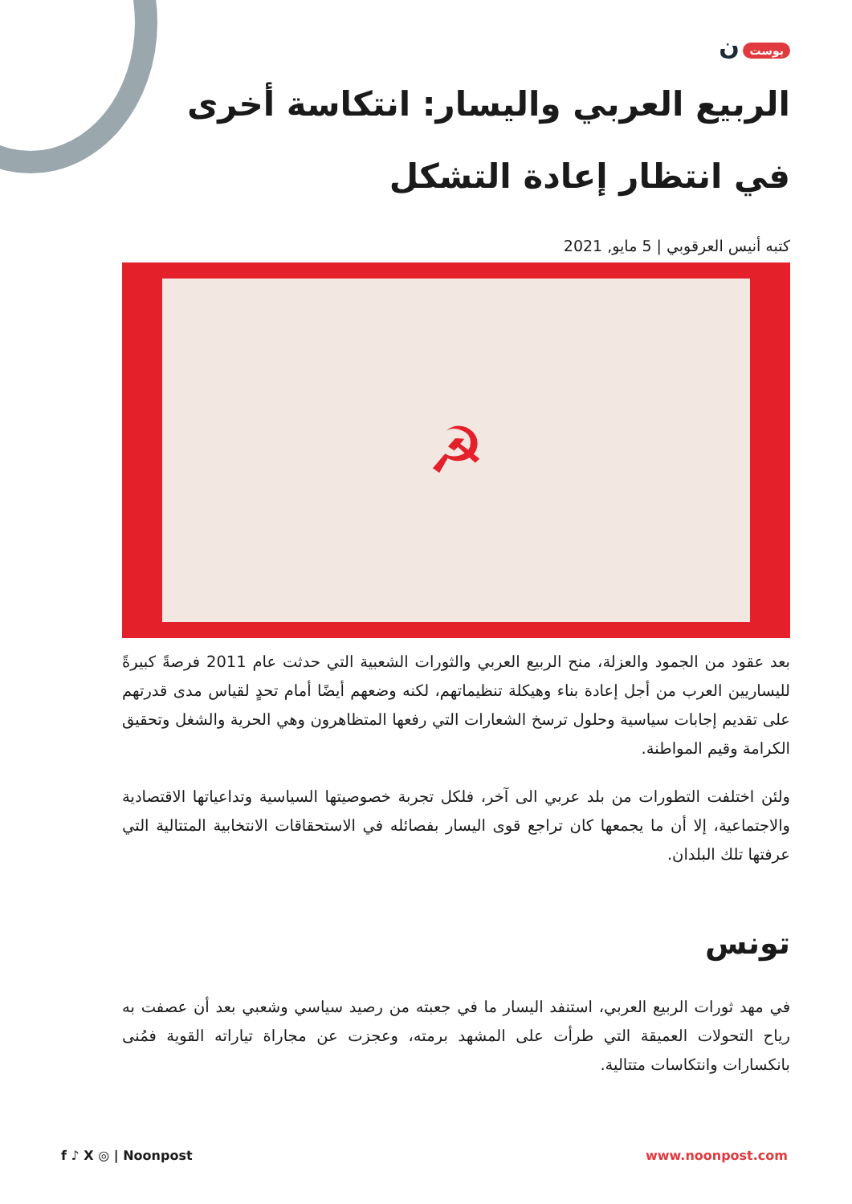بوست ن
الربيع العربي واليسار: انتكاسة أخرى في انتظار إعادة التشكل
كتبه أنيس العرقوبي | 5 مايو, 2021
☭
بعد عقود من الجمود والعزلة، منح الربيع العربي والثورات الشعبية التي حدثت عام 2011 فرصةً كبيرةً لليساريين العرب من أجل إعادة بناء وهيكلة تنظيماتهم، لكنه وضعهم أيضًا أمام تحدٍ لقياس مدى قدرتهم على تقديم إجابات سياسية وحلول ترسخ الشعارات التي رفعها المتظاهرون وهي الحرية والشغل وتحقيق الكرامة وقيم المواطنة.
ولئن اختلفت التطورات من بلد عربي الى آخر، فلكل تجربة خصوصيتها السياسية وتداعياتها الاقتصادية والاجتماعية، إلا أن ما يجمعها كان تراجع قوى اليسار بفصائله في الاستحقاقات الانتخابية المتتالية التي عرفتها تلك البلدان.
تونس
في مهد ثورات الربيع العربي، استنفد اليسار ما في جعبته من رصيد سياسي وشعبي بعد أن عصفت به رياح التحولات العميقة التي طرأت على المشهد برمته، وعجزت عن مجاراة تياراته القوية فمُنى بانكسارات وانتكاسات متتالية.
f ♪ X ◎ | Noonpost www.noonpost.com